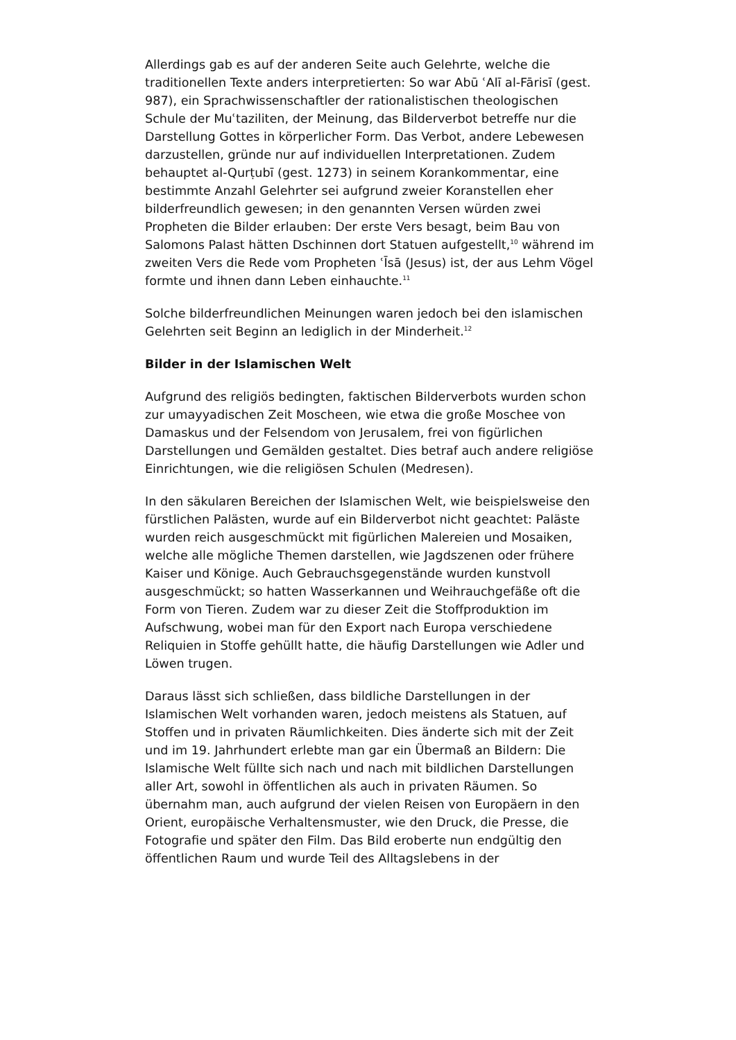Allerdings gab es auf der anderen Seite auch Gelehrte, welche die traditionellen Texte anders interpretierten: So war Abū ʿAlī al-Fārisī (gest. 987), ein Sprachwissenschaftler der rationalistischen theologischen Schule der Muʿtaziliten, der Meinung, das Bilderverbot betreffe nur die Darstellung Gottes in körperlicher Form. Das Verbot, andere Lebewesen darzustellen, gründe nur auf individuellen Interpretationen. Zudem behauptet al-Qurṭubī (gest. 1273) in seinem Korankommentar, eine bestimmte Anzahl Gelehrter sei aufgrund zweier Koranstellen eher bilderfreundlich gewesen; in den genannten Versen würden zwei Propheten die Bilder erlauben: Der erste Vers besagt, beim Bau von Salomons Palast hätten Dschinnen dort Statuen aufgestellt,<sup>10</sup> während im zweiten Vers die Rede vom Propheten ʿĪsā (Jesus) ist, der aus Lehm Vögel formte und ihnen dann Leben einhauchte.<sup>11</sup>
Solche bilderfreundlichen Meinungen waren jedoch bei den islamischen Gelehrten seit Beginn an lediglich in der Minderheit.<sup>12</sup>
Bilder in der Islamischen Welt
Aufgrund des religiös bedingten, faktischen Bilderverbots wurden schon zur umayyadischen Zeit Moscheen, wie etwa die große Moschee von Damaskus und der Felsendom von Jerusalem, frei von figürlichen Darstellungen und Gemälden gestaltet. Dies betraf auch andere religiöse Einrichtungen, wie die religiösen Schulen (Medresen).
In den säkularen Bereichen der Islamischen Welt, wie beispielsweise den fürstlichen Palästen, wurde auf ein Bilderverbot nicht geachtet: Paläste wurden reich ausgeschmückt mit figürlichen Malereien und Mosaiken, welche alle mögliche Themen darstellen, wie Jagdszenen oder frühere Kaiser und Könige. Auch Gebrauchsgegenstände wurden kunstvoll ausgeschmückt; so hatten Wasserkannen und Weihrauchgefäße oft die Form von Tieren. Zudem war zu dieser Zeit die Stoffproduktion im Aufschwung, wobei man für den Export nach Europa verschiedene Reliquien in Stoffe gehüllt hatte, die häufig Darstellungen wie Adler und Löwen trugen.
Daraus lässt sich schließen, dass bildliche Darstellungen in der Islamischen Welt vorhanden waren, jedoch meistens als Statuen, auf Stoffen und in privaten Räumlichkeiten. Dies änderte sich mit der Zeit und im 19. Jahrhundert erlebte man gar ein Übermaß an Bildern: Die Islamische Welt füllte sich nach und nach mit bildlichen Darstellungen aller Art, sowohl in öffentlichen als auch in privaten Räumen. So übernahm man, auch aufgrund der vielen Reisen von Europäern in den Orient, europäische Verhaltensmuster, wie den Druck, die Presse, die Fotografie und später den Film. Das Bild eroberte nun endgültig den öffentlichen Raum und wurde Teil des Alltagslebens in der